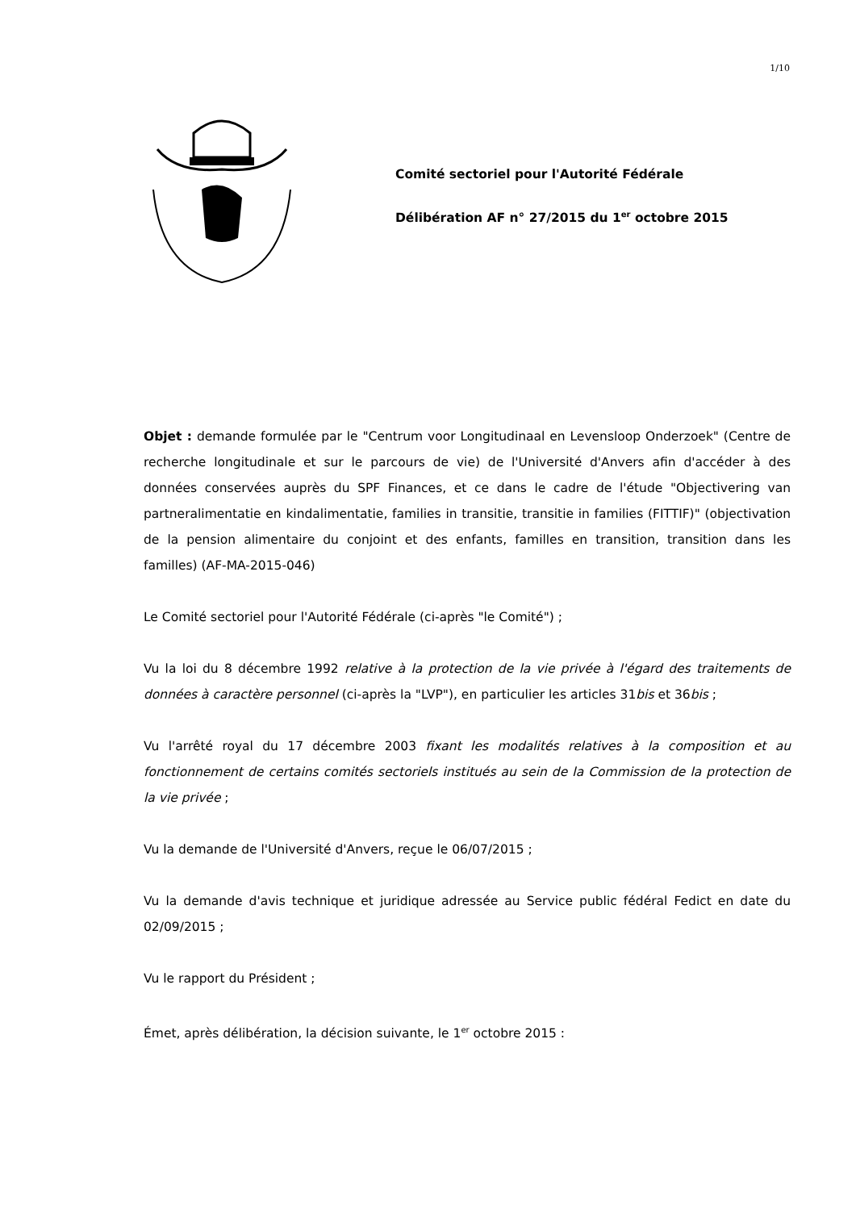1/10
Comité sectoriel pour l'Autorité Fédérale
Délibération AF n° 27/2015 du 1<sup>er</sup> octobre 2015
Objet : demande formulée par le "Centrum voor Longitudinaal en Levensloop Onderzoek" (Centre de recherche longitudinale et sur le parcours de vie) de l'Université d'Anvers afin d'accéder à des données conservées auprès du SPF Finances, et ce dans le cadre de l'étude "Objectivering van partneralimentatie en kindalimentatie, families in transitie, transitie in families (FITTIF)" (objectivation de la pension alimentaire du conjoint et des enfants, familles en transition, transition dans les familles) (AF-MA-2015-046)
Le Comité sectoriel pour l'Autorité Fédérale (ci-après "le Comité") ;
Vu la loi du 8 décembre 1992 relative à la protection de la vie privée à l'égard des traitements de données à caractère personnel (ci-après la "LVP"), en particulier les articles 31bis et 36bis ;
Vu l'arrêté royal du 17 décembre 2003 fixant les modalités relatives à la composition et au fonctionnement de certains comités sectoriels institués au sein de la Commission de la protection de la vie privée ;
Vu la demande de l'Université d'Anvers, reçue le 06/07/2015 ;
Vu la demande d'avis technique et juridique adressée au Service public fédéral Fedict en date du 02/09/2015 ;
Vu le rapport du Président ;
Émet, après délibération, la décision suivante, le 1<sup>er</sup> octobre 2015 :